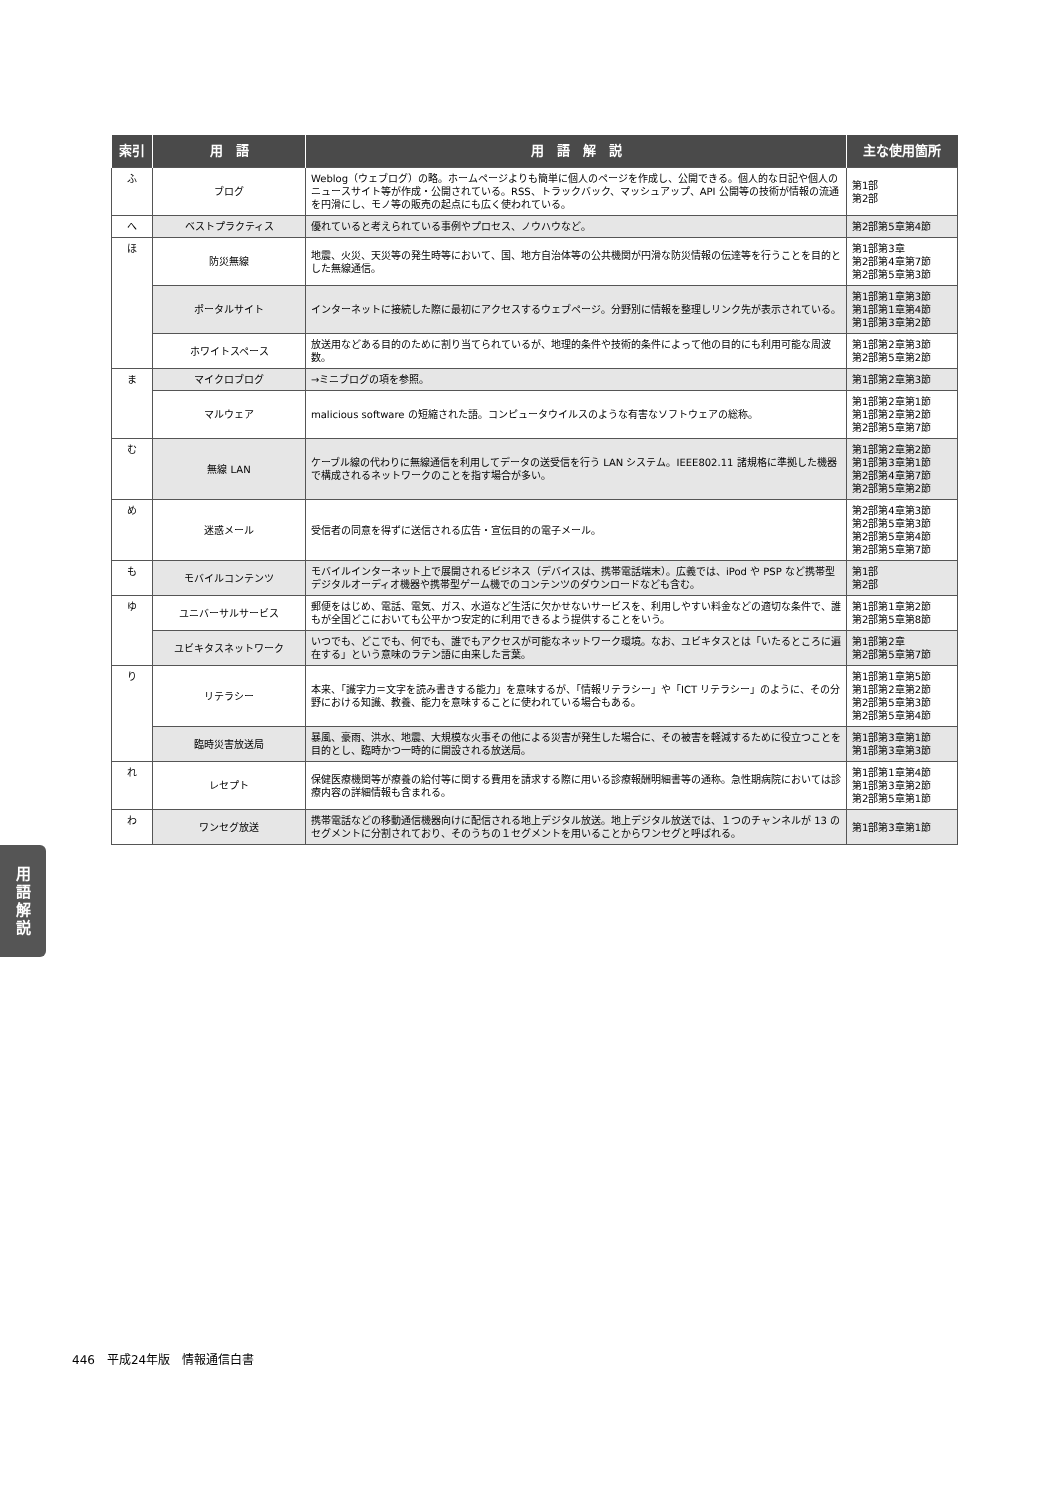| 索引 | 用 語 | 用 語 解 説 | 主な使用箇所 |
| --- | --- | --- | --- |
| ふ | ブログ | Weblog（ウェブログ）の略。ホームページよりも簡単に個人のページを作成し、公開できる。個人的な日記や個人のニュースサイト等が作成・公開されている。RSS、トラックバック、マッシュアップ、API 公開等の技術が情報の流通を円滑にし、モノ等の販売の起点にも広く使われている。 | 第1部 第2部 |
| へ | ベストプラクティス | 優れていると考えられている事例やプロセス、ノウハウなど。 | 第2部第5章第4節 |
| ほ | 防災無線 | 地震、火災、天災等の発生時等において、国、地方自治体等の公共機関が円滑な防災情報の伝達等を行うことを目的とした無線通信。 | 第1部第3章 第2部第4章第7節 第2部第5章第3節 |
| | ポータルサイト | インターネットに接続した際に最初にアクセスするウェブページ。分野別に情報を整理しリンク先が表示されている。 | 第1部第1章第3節 第1部第1章第4節 第1部第3章第2節 |
| | ホワイトスペース | 放送用などある目的のために割り当てられているが、地理的条件や技術的条件によって他の目的にも利用可能な周波数。 | 第1部第2章第3節 第2部第5章第2節 |
| ま | マイクロブログ | →ミニブログの項を参照。 | 第1部第2章第3節 |
| | マルウェア | malicious software の短縮された語。コンピュータウイルスのような有害なソフトウェアの総称。 | 第1部第2章第1節 第1部第2章第2節 第2部第5章第7節 |
| む | 無線 LAN | ケーブル線の代わりに無線通信を利用してデータの送受信を行う LAN システム。IEEE802.11 諸規格に準拠した機器で構成されるネットワークのことを指す場合が多い。 | 第1部第2章第2節 第1部第3章第1節 第2部第4章第7節 第2部第5章第2節 |
| め | 迷惑メール | 受信者の同意を得ずに送信される広告・宣伝目的の電子メール。 | 第2部第4章第3節 第2部第5章第3節 第2部第5章第4節 第2部第5章第7節 |
| も | モバイルコンテンツ | モバイルインターネット上で展開されるビジネス（デバイスは、携帯電話端末）。広義では、iPod や PSP など携帯型デジタルオーディオ機器や携帯型ゲーム機でのコンテンツのダウンロードなども含む。 | 第1部 第2部 |
| ゆ | ユニバーサルサービス | 郵便をはじめ、電話、電気、ガス、水道など生活に欠かせないサービスを、利用しやすい料金などの適切な条件で、誰もが全国どこにおいても公平かつ安定的に利用できるよう提供することをいう。 | 第1部第1章第2節 第2部第5章第8節 |
| | ユビキタスネットワーク | いつでも、どこでも、何でも、誰でもアクセスが可能なネットワーク環境。なお、ユビキタスとは「いたるところに遍在する」という意味のラテン語に由来した言葉。 | 第1部第2章 第2部第5章第7節 |
| り | リテラシー | 本来、「識字力＝文字を読み書きする能力」を意味するが、「情報リテラシー」や「ICT リテラシー」のように、その分野における知識、教養、能力を意味することに使われている場合もある。 | 第1部第1章第5節 第1部第2章第2節 第2部第5章第3節 第2部第5章第4節 |
| | 臨時災害放送局 | 暴風、豪雨、洪水、地震、大規模な火事その他による災害が発生した場合に、その被害を軽減するために役立つことを目的とし、臨時かつ一時的に開設される放送局。 | 第1部第3章第1節 第1部第3章第3節 |
| れ | レセプト | 保健医療機関等が療養の給付等に関する費用を請求する際に用いる診療報酬明細書等の通称。急性期病院においては診療内容の詳細情報も含まれる。 | 第1部第1章第4節 第1部第3章第2節 第2部第5章第1節 |
| わ | ワンセグ放送 | 携帯電話などの移動通信機器向けに配信される地上デジタル放送。地上デジタル放送では、１つのチャンネルが 13 のセグメントに分割されており、そのうちの１セグメントを用いることからワンセグと呼ばれる。 | 第1部第3章第1節 |
用
語
解
説
446　平成24年版　情報通信白書